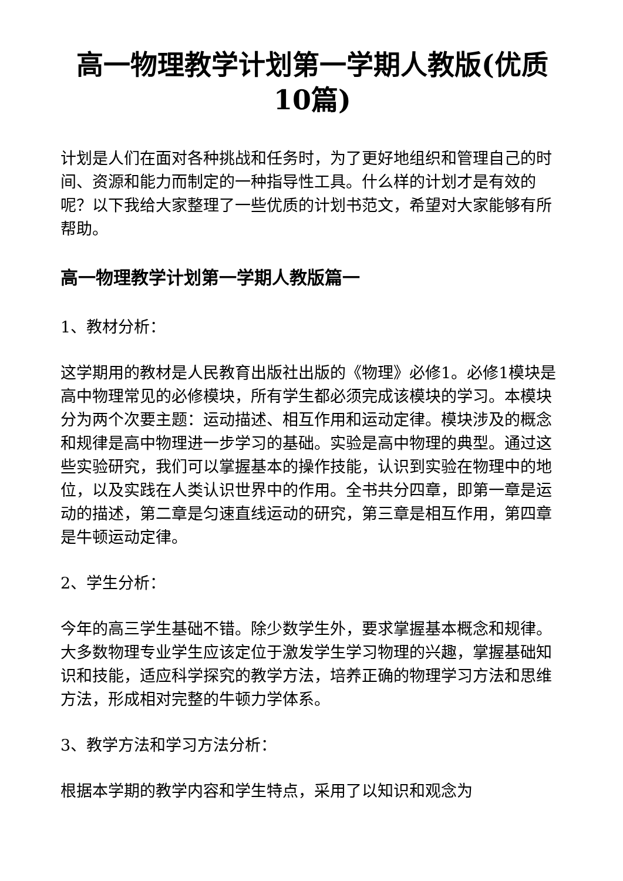高一物理教学计划第一学期人教版(优质10篇)
计划是人们在面对各种挑战和任务时，为了更好地组织和管理自己的时间、资源和能力而制定的一种指导性工具。什么样的计划才是有效的呢？以下我给大家整理了一些优质的计划书范文，希望对大家能够有所帮助。
高一物理教学计划第一学期人教版篇一
1、教材分析：
这学期用的教材是人民教育出版社出版的《物理》必修1。必修1模块是高中物理常见的必修模块，所有学生都必须完成该模块的学习。本模块分为两个次要主题：运动描述、相互作用和运动定律。模块涉及的概念和规律是高中物理进一步学习的基础。实验是高中物理的典型。通过这些实验研究，我们可以掌握基本的操作技能，认识到实验在物理中的地位，以及实践在人类认识世界中的作用。全书共分四章，即第一章是运动的描述，第二章是匀速直线运动的研究，第三章是相互作用，第四章是牛顿运动定律。
2、学生分析：
今年的高三学生基础不错。除少数学生外，要求掌握基本概念和规律。大多数物理专业学生应该定位于激发学生学习物理的兴趣，掌握基础知识和技能，适应科学探究的教学方法，培养正确的物理学习方法和思维方法，形成相对完整的牛顿力学体系。
3、教学方法和学习方法分析：
根据本学期的教学内容和学生特点，采用了以知识和观念为